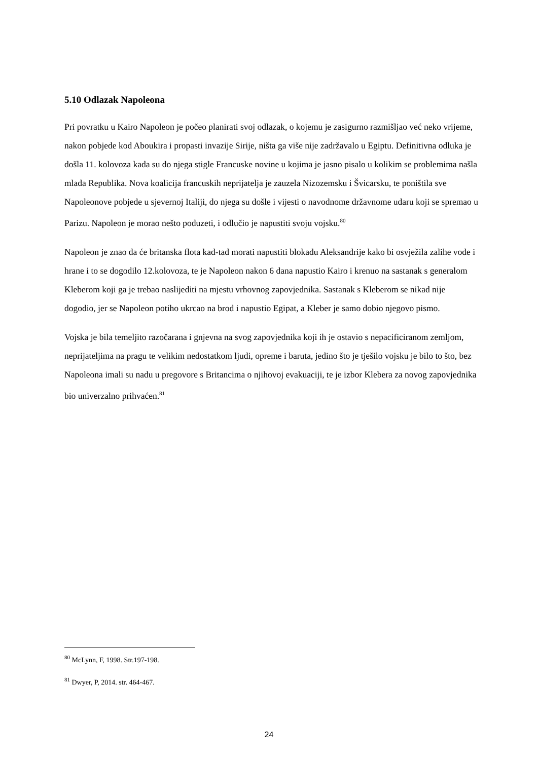5.10 Odlazak Napoleona
Pri povratku u Kairo Napoleon je počeo planirati svoj odlazak, o kojemu je zasigurno razmišljao već neko vrijeme, nakon pobjede kod Aboukira i propasti invazije Sirije, ništa ga više nije zadržavalo u Egiptu. Definitivna odluka je došla 11. kolovoza kada su do njega stigle Francuske novine u kojima je jasno pisalo u kolikim se problemima našla mlada Republika. Nova koalicija francuskih neprijatelja je zauzela Nizozemsku i Švicarsku, te poništila sve Napoleonove pobjede u sjevernoj Italiji, do njega su došle i vijesti o navodnome državnome udaru koji se spremao u Parizu. Napoleon je morao nešto poduzeti, i odlučio je napustiti svoju vojsku.<sup>80</sup>
Napoleon je znao da će britanska flota kad-tad morati napustiti blokadu Aleksandrije kako bi osvježila zalihe vode i hrane i to se dogodilo 12.kolovoza, te je Napoleon nakon 6 dana napustio Kairo i krenuo na sastanak s generalom Kleberom koji ga je trebao naslijediti na mjestu vrhovnog zapovjednika. Sastanak s Kleberom se nikad nije dogodio, jer se Napoleon potiho ukrcao na brod i napustio Egipat, a Kleber je samo dobio njegovo pismo.
Vojska je bila temeljito razočarana i gnjevna na svog zapovjednika koji ih je ostavio s nepacificiranom zemljom, neprijateljima na pragu te velikim nedostatkom ljudi, opreme i baruta, jedino što je tješilo vojsku je bilo to što, bez Napoleona imali su nadu u pregovore s Britancima o njihovoj evakuaciji, te je izbor Klebera za novog zapovjednika bio univerzalno prihvaćen.<sup>81</sup>
<sup>80</sup> McLynn, F, 1998. Str.197-198.
<sup>81</sup> Dwyer, P, 2014. str. 464-467.
24